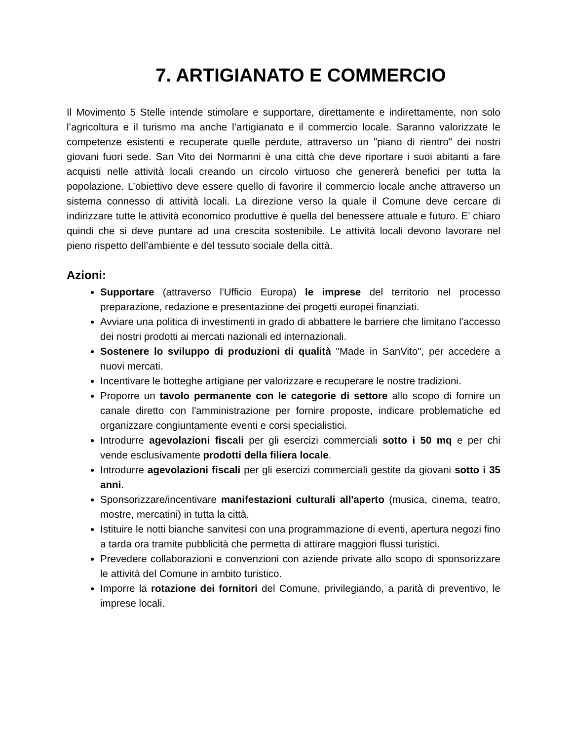7. ARTIGIANATO E COMMERCIO
Il Movimento 5 Stelle intende stimolare e supportare, direttamente e indirettamente, non solo l’agricoltura e il turismo ma anche l’artigianato e il commercio locale. Saranno valorizzate le competenze esistenti e recuperate quelle perdute, attraverso un "piano di rientro" dei nostri giovani fuori sede. San Vito dei Normanni è una città che deve riportare i suoi abitanti a fare acquisti nelle attività locali creando un circolo virtuoso che genererà benefici per tutta la popolazione. L’obiettivo deve essere quello di favorire il commercio locale anche attraverso un sistema connesso di attività locali. La direzione verso la quale il Comune deve cercare di indirizzare tutte le attività economico produttive è quella del benessere attuale e futuro. E’ chiaro quindi che si deve puntare ad una crescita sostenibile. Le attività locali devono lavorare nel pieno rispetto dell’ambiente e del tessuto sociale della città.
Azioni:
Supportare (attraverso l'Ufficio Europa) le imprese del territorio nel processo preparazione, redazione e presentazione dei progetti europei finanziati.
Avviare una politica di investimenti in grado di abbattere le barriere che limitano l'accesso dei nostri prodotti ai mercati nazionali ed internazionali.
Sostenere lo sviluppo di produzioni di qualità "Made in SanVito", per accedere a nuovi mercati.
Incentivare le botteghe artigiane per valorizzare e recuperare le nostre tradizioni.
Proporre un tavolo permanente con le categorie di settore allo scopo di fornire un canale diretto con l'amministrazione per fornire proposte, indicare problematiche ed organizzare congiuntamente eventi e corsi specialistici.
Introdurre agevolazioni fiscali per gli esercizi commerciali sotto i 50 mq e per chi vende esclusivamente prodotti della filiera locale.
Introdurre agevolazioni fiscali per gli esercizi commerciali gestite da giovani sotto i 35 anni.
Sponsorizzare/incentivare manifestazioni culturali all'aperto (musica, cinema, teatro, mostre, mercatini) in tutta la città.
Istituire le notti bianche sanvitesi con una programmazione di eventi, apertura negozi fino a tarda ora tramite pubblicità che permetta di attirare maggiori flussi turistici.
Prevedere collaborazioni e convenzioni con aziende private allo scopo di sponsorizzare le attività del Comune in ambito turistico.
Imporre la rotazione dei fornitori del Comune, privilegiando, a parità di preventivo, le imprese locali.